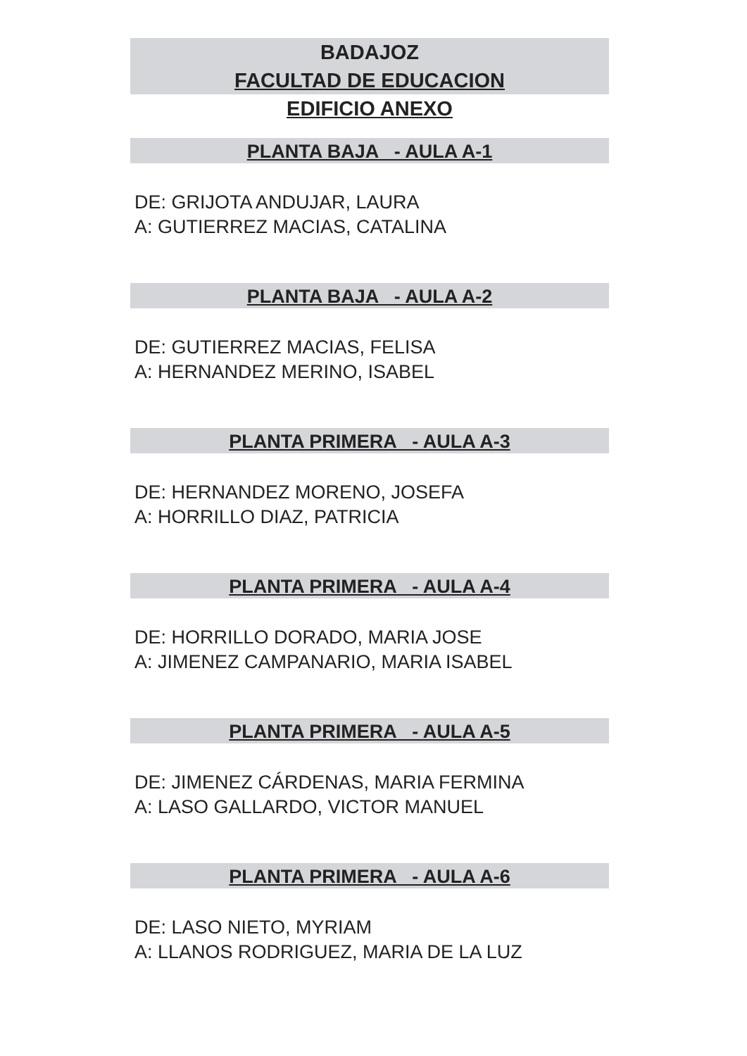BADAJOZ
FACULTAD DE EDUCACION
EDIFICIO ANEXO
PLANTA BAJA - AULA A-1
DE: GRIJOTA ANDUJAR, LAURA
A: GUTIERREZ MACIAS, CATALINA
PLANTA BAJA - AULA A-2
DE: GUTIERREZ MACIAS, FELISA
A: HERNANDEZ MERINO, ISABEL
PLANTA PRIMERA - AULA A-3
DE: HERNANDEZ MORENO, JOSEFA
A: HORRILLO DIAZ, PATRICIA
PLANTA PRIMERA - AULA A-4
DE: HORRILLO DORADO, MARIA JOSE
A: JIMENEZ CAMPANARIO, MARIA ISABEL
PLANTA PRIMERA - AULA A-5
DE: JIMENEZ CÁRDENAS, MARIA FERMINA
A: LASO GALLARDO, VICTOR MANUEL
PLANTA PRIMERA - AULA A-6
DE: LASO NIETO, MYRIAM
A: LLANOS RODRIGUEZ, MARIA DE LA LUZ